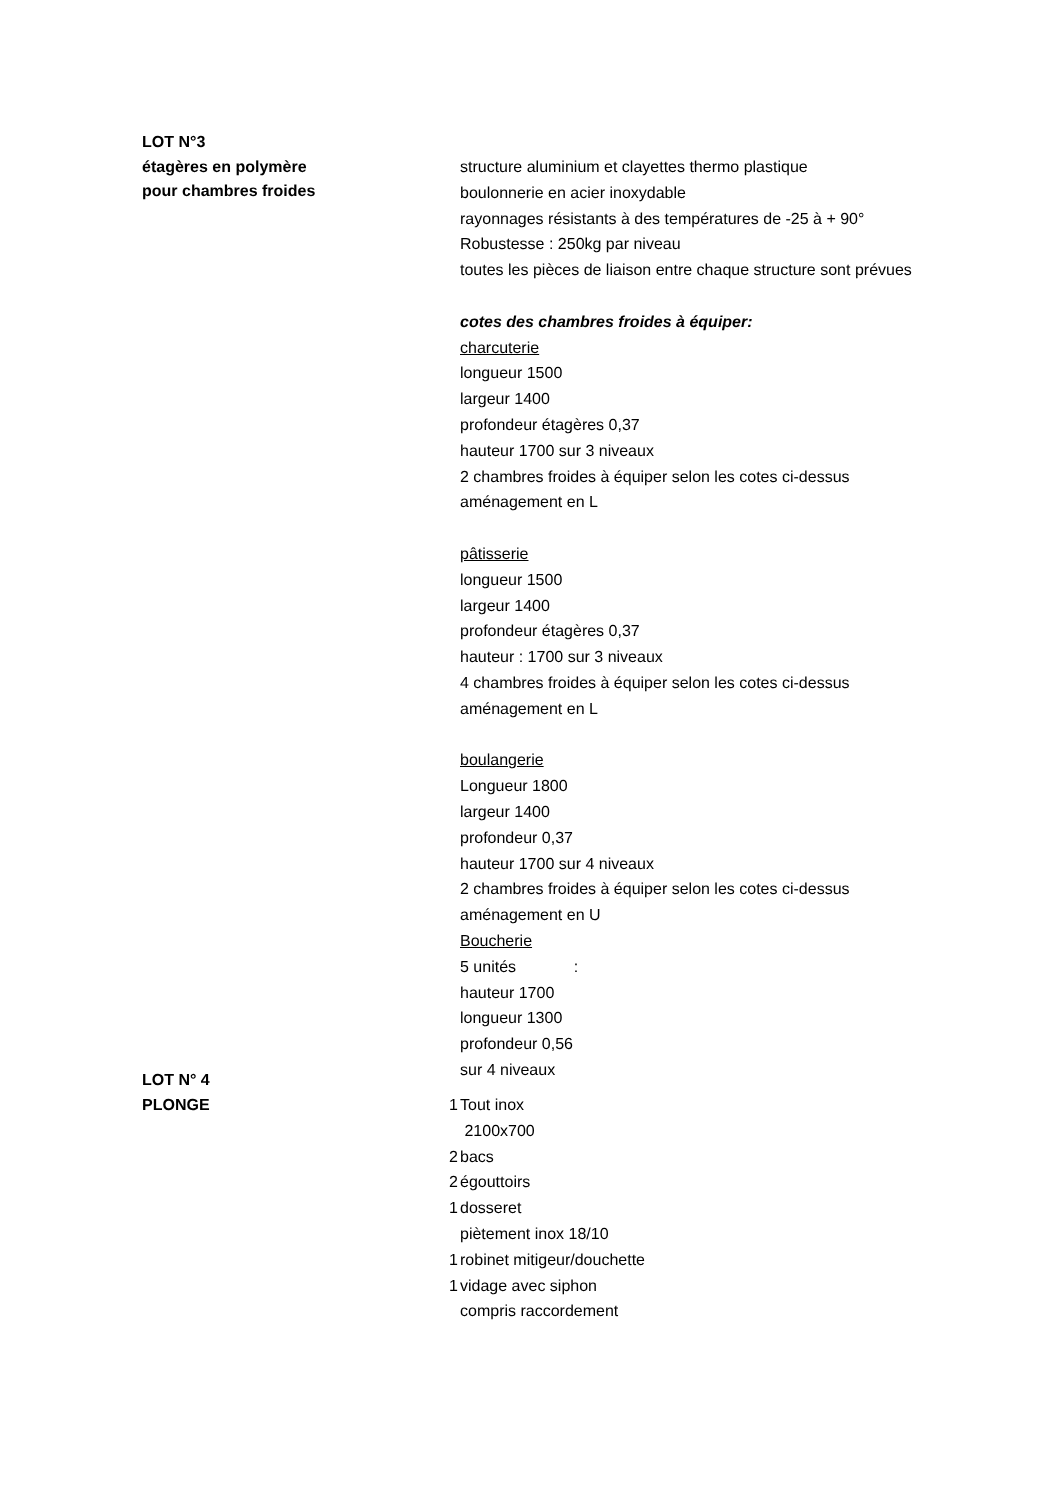LOT N°3
étagères en polymère
pour chambres froides
structure aluminium et clayettes thermo plastique
boulonnerie en acier inoxydable
rayonnages résistants à des températures de -25 à + 90°
Robustesse : 250kg par niveau
toutes les pièces de liaison entre chaque structure sont prévues
cotes des chambres froides à équiper:
charcuterie
longueur 1500
largeur 1400
profondeur étagères 0,37
hauteur 1700 sur 3 niveaux
2 chambres froides à équiper selon les cotes ci-dessus
aménagement en L
pâtisserie
longueur 1500
largeur 1400
profondeur étagères 0,37
hauteur : 1700 sur 3 niveaux
4 chambres froides à équiper selon les cotes ci-dessus
aménagement en L
boulangerie
Longueur 1800
largeur 1400
profondeur 0,37
hauteur 1700 sur 4 niveaux
2 chambres froides à équiper selon les cotes ci-dessus
aménagement en U
Boucherie
5 unités :
hauteur 1700
longueur 1300
profondeur 0,56
sur 4 niveaux
LOT N° 4
PLONGE
1 Tout inox
2100x700
2 bacs
2 égouttoirs
1 dosseret
piètement inox 18/10
1 robinet mitigeur/douchette
1 vidage avec siphon
compris raccordement